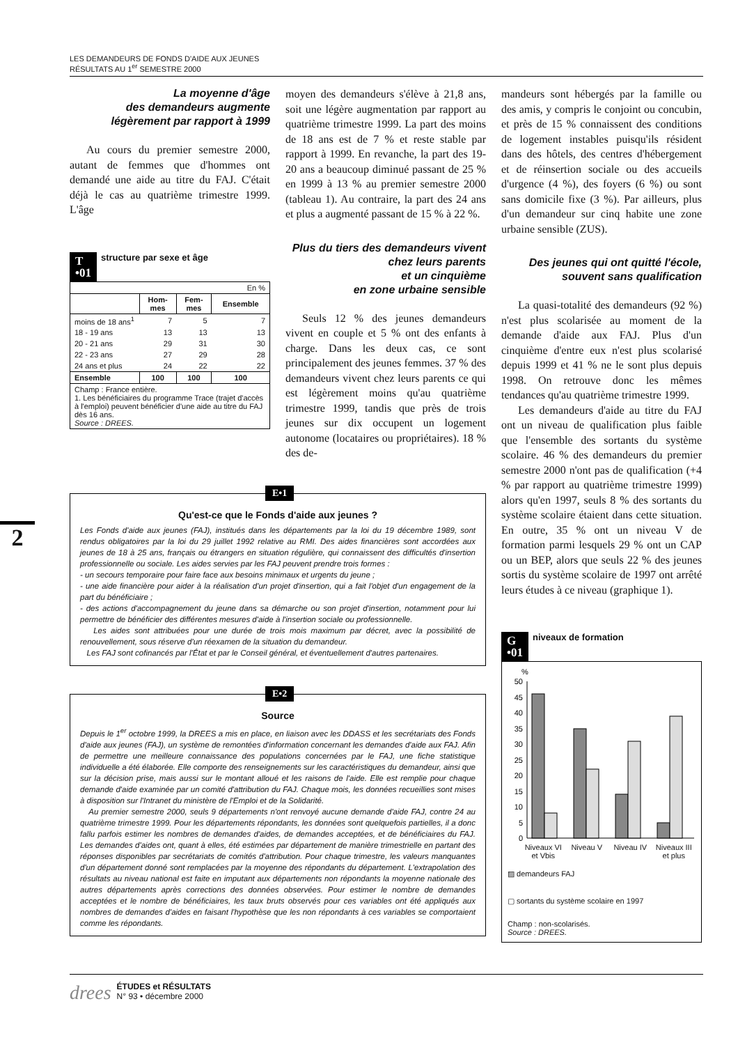LES DEMANDEURS DE FONDS D'AIDE AUX JEUNES
RÉSULTATS AU 1<sup>er</sup> SEMESTRE 2000
2
La moyenne d'âge
des demandeurs augmente
légèrement par rapport à 1999
Au cours du premier semestre 2000, autant de femmes que d'hommes ont demandé une aide au titre du FAJ. C'était déjà le cas au quatrième trimestre 1999. L'âge
T
•01 structure par sexe et âge
| En % | | | |
| | Hom- mes | Fem- mes | Ensemble |
| moins de 18 ans<sup>1</sup> | 7 | 5 | 7 |
| 18 - 19 ans | 13 | 13 | 13 |
| 20 - 21 ans | 29 | 31 | 30 |
| 22 - 23 ans | 27 | 29 | 28 |
| 24 ans et plus | 24 | 22 | 22 |
| Ensemble | 100 | 100 | 100 |
| Champ : France entière. 1. Les bénéficiaires du programme Trace (trajet d'accès à l'emploi) peuvent bénéficier d'une aide au titre du FAJ dès 16 ans. Source : DREES. | | | |
moyen des demandeurs s'élève à 21,8 ans, soit une légère augmentation par rapport au quatrième trimestre 1999. La part des moins de 18 ans est de 7 % et reste stable par rapport à 1999. En revanche, la part des 19-20 ans a beaucoup diminué passant de 25 % en 1999 à 13 % au premier semestre 2000 (tableau 1). Au contraire, la part des 24 ans et plus a augmenté passant de 15 % à 22 %.
Plus du tiers des demandeurs vivent
chez leurs parents
et un cinquième
en zone urbaine sensible
Seuls 12 % des jeunes demandeurs vivent en couple et 5 % ont des enfants à charge. Dans les deux cas, ce sont principalement des jeunes femmes. 37 % des demandeurs vivent chez leurs parents ce qui est légèrement moins qu'au quatrième trimestre 1999, tandis que près de trois jeunes sur dix occupent un logement autonome (locataires ou propriétaires). 18 % des de-
mandeurs sont hébergés par la famille ou des amis, y compris le conjoint ou concubin, et près de 15 % connaissent des conditions de logement instables puisqu'ils résident dans des hôtels, des centres d'hébergement et de réinsertion sociale ou des accueils d'urgence (4 %), des foyers (6 %) ou sont sans domicile fixe (3 %). Par ailleurs, plus d'un demandeur sur cinq habite une zone urbaine sensible (ZUS).
Des jeunes qui ont quitté l'école,
souvent sans qualification
La quasi-totalité des demandeurs (92 %) n'est plus scolarisée au moment de la demande d'aide aux FAJ. Plus d'un cinquième d'entre eux n'est plus scolarisé depuis 1999 et 41 % ne le sont plus depuis 1998. On retrouve donc les mêmes tendances qu'au quatrième trimestre 1999.
Les demandeurs d'aide au titre du FAJ ont un niveau de qualification plus faible que l'ensemble des sortants du système scolaire. 46 % des demandeurs du premier semestre 2000 n'ont pas de qualification (+4 % par rapport au quatrième trimestre 1999) alors qu'en 1997, seuls 8 % des sortants du système scolaire étaient dans cette situation. En outre, 35 % ont un niveau V de formation parmi lesquels 29 % ont un CAP ou un BEP, alors que seuls 22 % des jeunes sortis du système scolaire de 1997 ont arrêté leurs études à ce niveau (graphique 1).
G
•01 niveaux de formation
%
50
45
40
35
30
25
20
15
10
5
0
Niveaux VI et Vbis Niveau V Niveau IV Niveaux III et plus
▨ demandeurs FAJ
▢ sortants du système scolaire en 1997
Champ : non-scolarisés.
Source : DREES.
E•1
Qu'est-ce que le Fonds d'aide aux jeunes ?
Les Fonds d'aide aux jeunes (FAJ), institués dans les départements par la loi du 19 décembre 1989, sont rendus obligatoires par la loi du 29 juillet 1992 relative au RMI. Des aides financières sont accordées aux jeunes de 18 à 25 ans, français ou étrangers en situation régulière, qui connaissent des difficultés d'insertion professionnelle ou sociale. Les aides servies par les FAJ peuvent prendre trois formes :
- un secours temporaire pour faire face aux besoins minimaux et urgents du jeune ;
- une aide financière pour aider à la réalisation d'un projet d'insertion, qui a fait l'objet d'un engagement de la part du bénéficiaire ;
- des actions d'accompagnement du jeune dans sa démarche ou son projet d'insertion, notamment pour lui permettre de bénéficier des différentes mesures d'aide à l'insertion sociale ou professionnelle.
Les aides sont attribuées pour une durée de trois mois maximum par décret, avec la possibilité de renouvellement, sous réserve d'un réexamen de la situation du demandeur.
Les FAJ sont cofinancés par l'État et par le Conseil général, et éventuellement d'autres partenaires.
E•2
Source
Depuis le 1<sup>er</sup> octobre 1999, la DREES a mis en place, en liaison avec les DDASS et les secrétariats des Fonds d'aide aux jeunes (FAJ), un système de remontées d'information concernant les demandes d'aide aux FAJ. Afin de permettre une meilleure connaissance des populations concernées par le FAJ, une fiche statistique individuelle a été élaborée. Elle comporte des renseignements sur les caractéristiques du demandeur, ainsi que sur la décision prise, mais aussi sur le montant alloué et les raisons de l'aide. Elle est remplie pour chaque demande d'aide examinée par un comité d'attribution du FAJ. Chaque mois, les données recueillies sont mises à disposition sur l'Intranet du ministère de l'Emploi et de la Solidarité.
Au premier semestre 2000, seuls 9 départements n'ont renvoyé aucune demande d'aide FAJ, contre 24 au quatrième trimestre 1999. Pour les départements répondants, les données sont quelquefois partielles, il a donc fallu parfois estimer les nombres de demandes d'aides, de demandes acceptées, et de bénéficiaires du FAJ. Les demandes d'aides ont, quant à elles, été estimées par département de manière trimestrielle en partant des réponses disponibles par secrétariats de comités d'attribution. Pour chaque trimestre, les valeurs manquantes d'un département donné sont remplacées par la moyenne des répondants du département. L'extrapolation des résultats au niveau national est faite en imputant aux départements non répondants la moyenne nationale des autres départements après corrections des données observées. Pour estimer le nombre de demandes acceptées et le nombre de bénéficiaires, les taux bruts observés pour ces variables ont été appliqués aux nombres de demandes d'aides en faisant l'hypothèse que les non répondants à ces variables se comportaient comme les répondants.
drees ÉTUDES et RÉSULTATS
N° 93 • décembre 2000